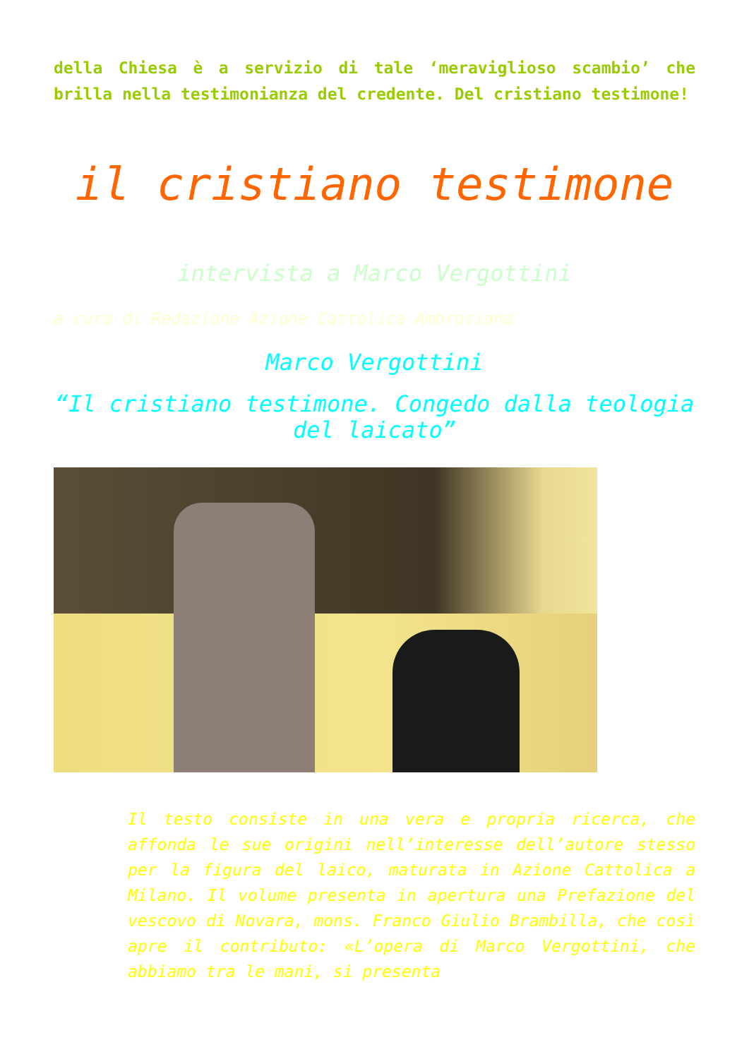della Chiesa è a servizio di tale ‘meraviglioso scambio’ che brilla nella testimonianza del credente. Del cristiano testimone!
il cristiano testimone
intervista a Marco Vergottini
a cura di Redazione Azione Cattolica Ambrosiana
Marco Vergottini
“Il cristiano testimone. Congedo dalla teologia del laicato”
Il testo consiste in una vera e propria ricerca, che affonda le sue origini nell’interesse dell’autore stesso per la figura del laico, maturata in Azione Cattolica a Milano. Il volume presenta in apertura una Prefazione del vescovo di Novara, mons. Franco Giulio Brambilla, che così apre il contributo: «L’opera di Marco Vergottini, che abbiamo tra le mani, si presenta